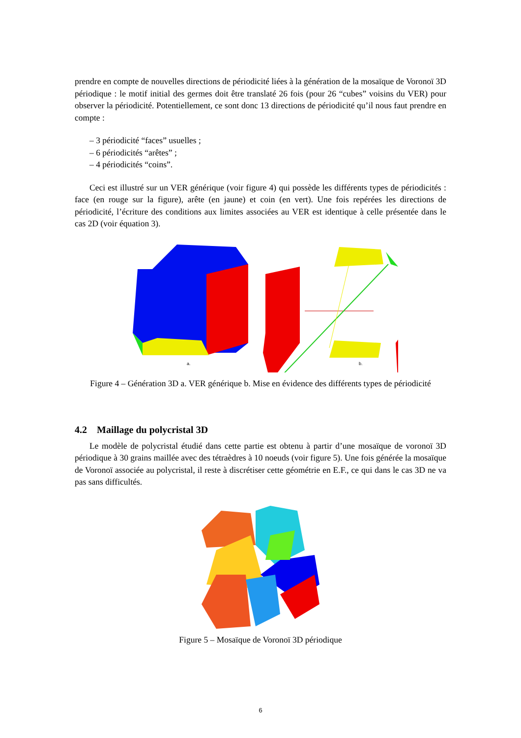prendre en compte de nouvelles directions de périodicité liées à la génération de la mosaïque de Voronoï 3D périodique : le motif initial des germes doit être translaté 26 fois (pour 26 “cubes” voisins du VER) pour observer la périodicité. Potentiellement, ce sont donc 13 directions de périodicité qu’il nous faut prendre en compte :
– 3 périodicité “faces” usuelles ;
– 6 périodicités “arêtes” ;
– 4 périodicités “coins”.
Ceci est illustré sur un VER générique (voir figure 4) qui possède les différents types de périodicités : face (en rouge sur la figure), arête (en jaune) et coin (en vert). Une fois repérées les directions de périodicité, l’écriture des conditions aux limites associées au VER est identique à celle présentée dans le cas 2D (voir équation 3).
a.
b.
Figure 4 – Génération 3D a. VER générique b. Mise en évidence des différents types de périodicité
4.2 Maillage du polycristal 3D
Le modèle de polycristal étudié dans cette partie est obtenu à partir d’une mosaïque de voronoï 3D périodique à 30 grains maillée avec des tétraèdres à 10 noeuds (voir figure 5). Une fois générée la mosaïque de Voronoï associée au polycristal, il reste à discrétiser cette géométrie en E.F., ce qui dans le cas 3D ne va pas sans difficultés.
Figure 5 – Mosaïque de Voronoï 3D périodique
6